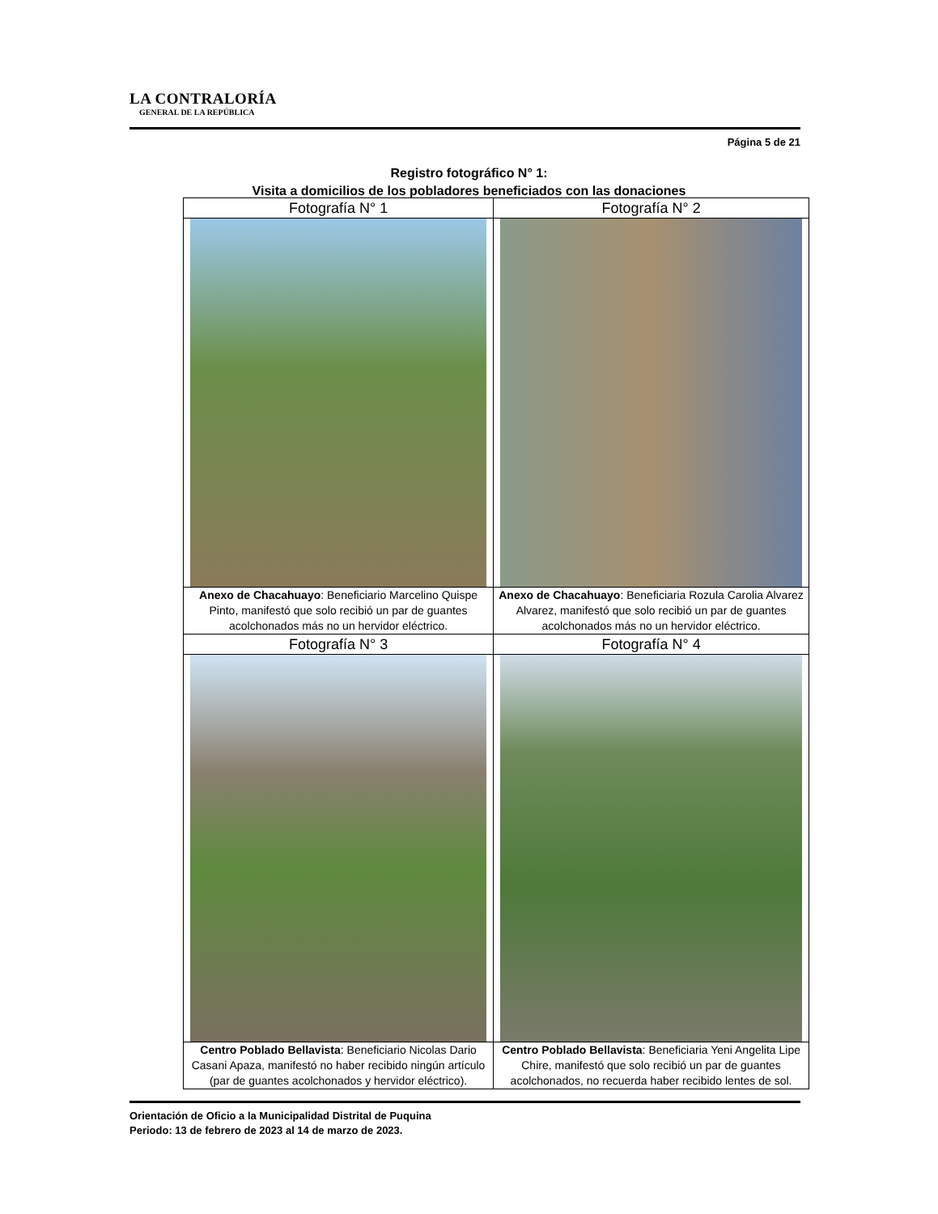LA CONTRALORÍA
GENERAL DE LA REPÚBLICA
Página 5 de 21
Registro fotográfico N° 1:
Visita a domicilios de los pobladores beneficiados con las donaciones
| Fotografía N° 1 | Fotografía N° 2 |
| Anexo de Chacahuayo : Beneficiario Marcelino Quispe Pinto, manifestó que solo recibió un par de guantes acolchonados más no un hervidor eléctrico. | Anexo de Chacahuayo : Beneficiaria Rozula Carolia Alvarez Alvarez, manifestó que solo recibió un par de guantes acolchonados más no un hervidor eléctrico. |
| Fotografía N° 3 | Fotografía N° 4 |
| Centro Poblado Bellavista : Beneficiario Nicolas Dario Casani Apaza, manifestó no haber recibido ningún artículo (par de guantes acolchonados y hervidor eléctrico). | Centro Poblado Bellavista : Beneficiaria Yeni Angelita Lipe Chire, manifestó que solo recibió un par de guantes acolchonados, no recuerda haber recibido lentes de sol. |
Orientación de Oficio a la Municipalidad Distrital de Puquina
Periodo: 13 de febrero de 2023 al 14 de marzo de 2023.